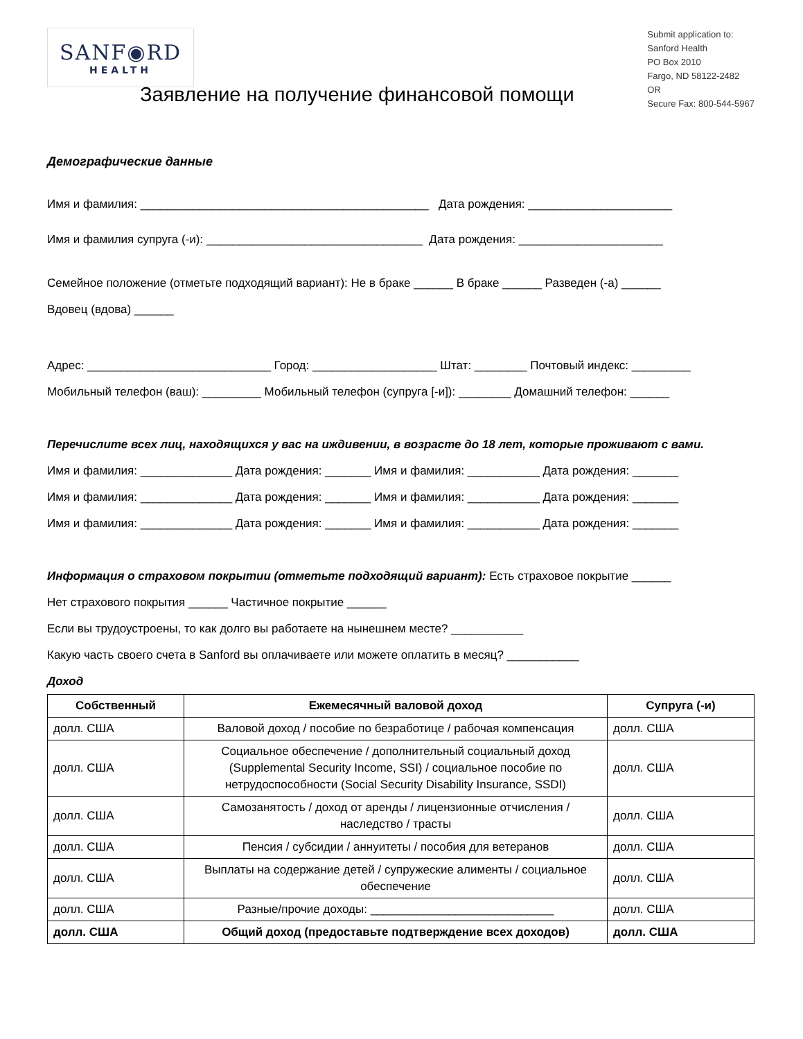SANF◉RD
HEALTH
Submit application to:
Sanford Health
PO Box 2010
Fargo, ND 58122-2482
OR
Secure Fax: 800-544-5967
Заявление на получение финансовой помощи
Демографические данные
Имя и фамилия: ____________________________________________ Дата рождения: ______________________
Имя и фамилия супруга (-и): _________________________________ Дата рождения: ______________________
Семейное положение (отметьте подходящий вариант): Не в браке ______ В браке ______ Разведен (-а) ______
Вдовец (вдова) ______
Адрес: ____________________________ Город: ___________________ Штат: ________ Почтовый индекс: _________
Мобильный телефон (ваш): _________ Мобильный телефон (супруга [-и]): ________ Домашний телефон: ______
Перечислите всех лиц, находящихся у вас на иждивении, в возрасте до 18 лет, которые проживают с вами.
Имя и фамилия: ______________ Дата рождения: _______ Имя и фамилия: ___________ Дата рождения: _______
Имя и фамилия: ______________ Дата рождения: _______ Имя и фамилия: ___________ Дата рождения: _______
Имя и фамилия: ______________ Дата рождения: _______ Имя и фамилия: ___________ Дата рождения: _______
Информация о страховом покрытии (отметьте подходящий вариант): Есть страховое покрытие ______
Нет страхового покрытия ______ Частичное покрытие ______
Если вы трудоустроены, то как долго вы работаете на нынешнем месте? ___________
Какую часть своего счета в Sanford вы оплачиваете или можете оплатить в месяц? ___________
Доход
| Собственный | Ежемесячный валовой доход | Супруга (-и) |
| --- | --- | --- |
| долл. США | Валовой доход / пособие по безработице / рабочая компенсация | долл. США |
| долл. США | Социальное обеспечение / дополнительный социальный доход (Supplemental Security Income, SSI) / социальное пособие по нетрудоспособности (Social Security Disability Insurance, SSDI) | долл. США |
| долл. США | Самозанятость / доход от аренды / лицензионные отчисления / наследство / трасты | долл. США |
| долл. США | Пенсия / субсидии / аннуитеты / пособия для ветеранов | долл. США |
| долл. США | Выплаты на содержание детей / супружеские алименты / социальное обеспечение | долл. США |
| долл. США | Разные/прочие доходы: ____________________________ | долл. США |
| долл. США | Общий доход (предоставьте подтверждение всех доходов) | долл. США |